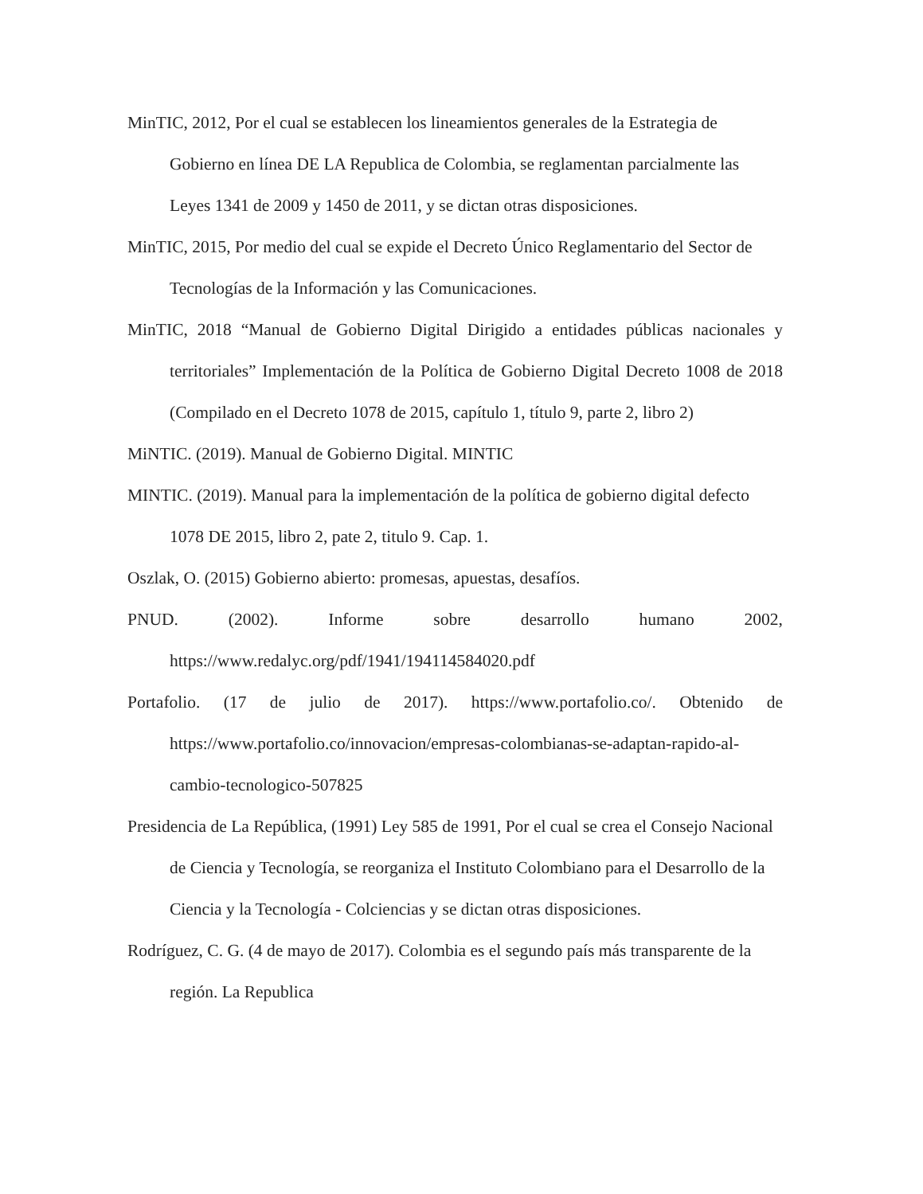MinTIC, 2012, Por el cual se establecen los lineamientos generales de la Estrategia de Gobierno en línea DE LA Republica de Colombia, se reglamentan parcialmente las Leyes 1341 de 2009 y 1450 de 2011, y se dictan otras disposiciones.
MinTIC, 2015, Por medio del cual se expide el Decreto Único Reglamentario del Sector de Tecnologías de la Información y las Comunicaciones.
MinTIC, 2018 “Manual de Gobierno Digital Dirigido a entidades públicas nacionales y territoriales” Implementación de la Política de Gobierno Digital Decreto 1008 de 2018 (Compilado en el Decreto 1078 de 2015, capítulo 1, título 9, parte 2, libro 2)
MiNTIC. (2019). Manual de Gobierno Digital. MINTIC
MINTIC. (2019). Manual para la implementación de la política de gobierno digital defecto 1078 DE 2015, libro 2, pate 2, titulo 9. Cap. 1.
Oszlak, O. (2015) Gobierno abierto: promesas, apuestas, desafíos.
PNUD. (2002). Informe sobre desarrollo humano 2002, https://www.redalyc.org/pdf/1941/194114584020.pdf
Portafolio. (17 de julio de 2017). https://www.portafolio.co/. Obtenido de https://www.portafolio.co/innovacion/empresas-colombianas-se-adaptan-rapido-al-cambio-tecnologico-507825
Presidencia de La República, (1991) Ley 585 de 1991, Por el cual se crea el Consejo Nacional de Ciencia y Tecnología, se reorganiza el Instituto Colombiano para el Desarrollo de la Ciencia y la Tecnología - Colciencias y se dictan otras disposiciones.
Rodríguez, C. G. (4 de mayo de 2017). Colombia es el segundo país más transparente de la región. La Republica